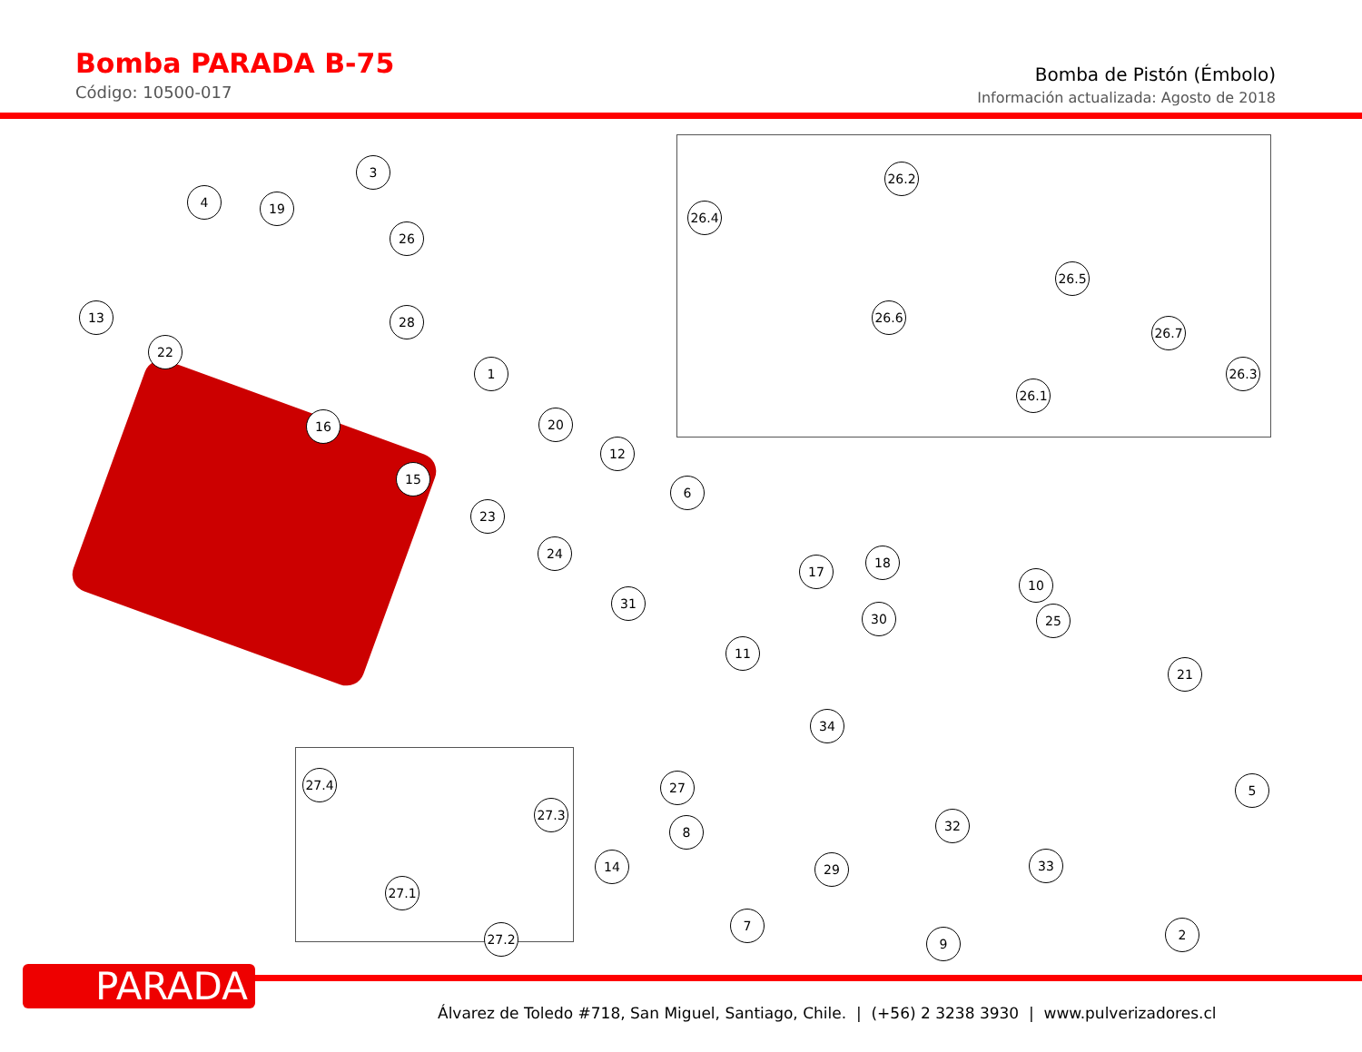Bomba PARADA B-75
Código: 10500-017
Bomba de Pistón (Émbolo)
Información actualizada: Agosto de 2018
3
4 19
26
13
22
28
1
16 20
12
15
6
23
24
17
18
31
30
10
25
11
21
34
27 5
32
8
14 29 33
7
9
2
27.4
27.3
27.1
27.2
26.4
26.2
26.5
26.6
26.7
26.3
26.1
PARADA
Álvarez de Toledo #718, San Miguel, Santiago, Chile. | (+56) 2 3238 3930 | www.pulverizadores.cl